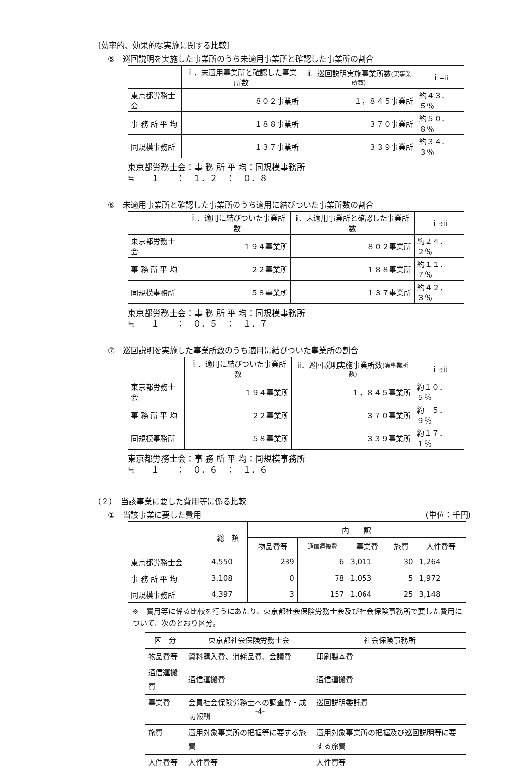〔効率的、効果的な実施に関する比較〕
⑤　巡回説明を実施した事業所のうち未適用事業所と確認した事業所の割合
| | ｉ．未適用事業所と確認した事業所数 | ⅱ．巡回説明実施事業所数 (実事業所数) | ｉ÷ⅱ |
| --- | --- | --- | --- |
| 東京都労務士会 | ８０２事業所 | １，８４５事業所 | 約４３．５％ |
| 事 務 所 平 均 | １８８事業所 | ３７０事業所 | 約５０．８％ |
| 同規模事務所 | １３７事業所 | ３３９事業所 | 約３４．３％ |
東京都労務士会：事 務 所 平 均：同規模事務所
≒　　１　　：　１．２　：　０．８
⑥　未適用事業所と確認した事業所のうち適用に結びついた事業所数の割合
| | ｉ．適用に結びついた事業所数 | ⅱ．未適用事業所と確認した事業所数 | ｉ÷ⅱ |
| --- | --- | --- | --- |
| 東京都労務士会 | １９４事業所 | ８０２事業所 | 約２４．２％ |
| 事 務 所 平 均 | ２２事業所 | １８８事業所 | 約１１．７％ |
| 同規模事務所 | ５８事業所 | １３７事業所 | 約４２．３％ |
東京都労務士会：事 務 所 平 均：同規模事務所
≒　　１　　：　０．５　：　１．７
⑦　巡回説明を実施した事業所数のうち適用に結びついた事業所の割合
| | ｉ．適用に結びついた事業所数 | ⅱ．巡回説明実施事業所数 (実事業所数) | ｉ÷ⅱ |
| --- | --- | --- | --- |
| 東京都労務士会 | １９４事業所 | １，８４５事業所 | 約１０．５％ |
| 事 務 所 平 均 | ２２事業所 | ３７０事業所 | 約 ５．９％ |
| 同規模事務所 | ５８事業所 | ３３９事業所 | 約１７．１％ |
東京都労務士会：事 務 所 平 均：同規模事務所
≒　　１　　：　０．６　：　１．６
（２）　当該事業に要した費用等に係る比較
①　当該事業に要した費用 (単位：千円)
| | 総 額 | 内 訳 | | | | |
| --- | --- | --- | --- | --- | --- | --- |
| | | 物品費等 | 通信運搬費 | 事業費 | 旅費 | 人件費等 |
| 東京都労務士会 | 4,550 | 239 | 6 | 3,011 | 30 | 1,264 |
| 事 務 所 平 均 | 3,108 | 0 | 78 | 1,053 | 5 | 1,972 |
| 同規模事務所 | 4,397 | 3 | 157 | 1,064 | 25 | 3,148 |
※　費用等に係る比較を行うにあたり、東京都社会保険労務士会及び社会保険事務所で要した費用について、次のとおり区分。
| 区 分 | 東京都社会保険労務士会 | 社会保険事務所 |
| --- | --- | --- |
| 物品費等 | 資料購入費、消耗品費、会議費 | 印刷製本費 |
| 通信運搬費 | 通信運搬費 | 通信運搬費 |
| 事業費 | 会員社会保険労務士への調査費・成功報酬 | 巡回説明委託費 |
| 旅費 | 適用対象事業所の把握等に要する旅費 | 適用対象事業所の把握及び巡回説明等に要する旅費 |
| 人件費等 | 人件費等 | 人件費等 |
-4-